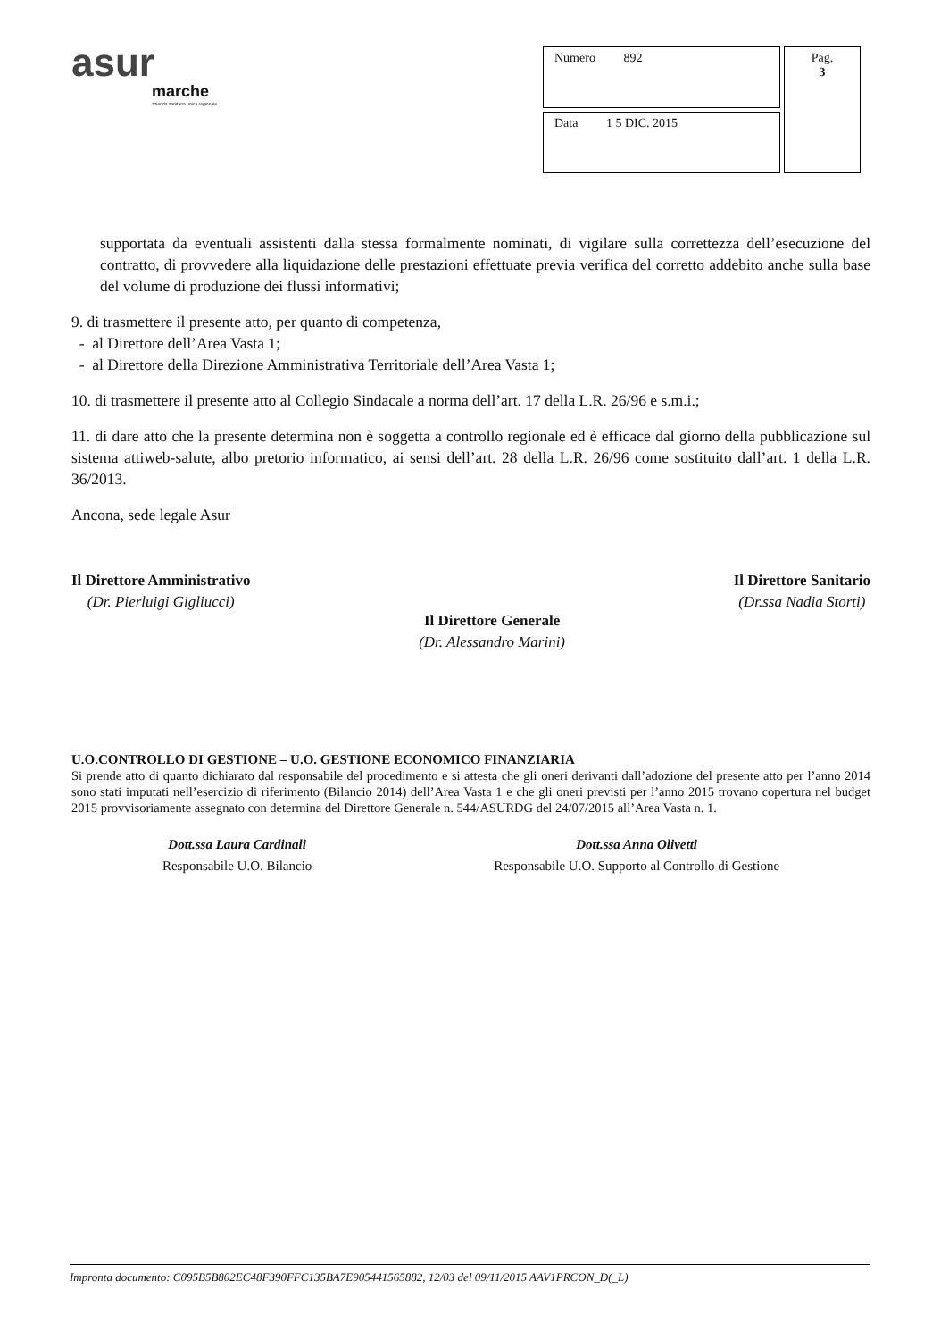asur
marche
azienda sanitaria unica regionale
| Numero 892 | Pag. 3 |
| Data 1 5 DIC. 2015 | |
supportata da eventuali assistenti dalla stessa formalmente nominati, di vigilare sulla correttezza dell’esecuzione del contratto, di provvedere alla liquidazione delle prestazioni effettuate previa verifica del corretto addebito anche sulla base del volume di produzione dei flussi informativi;
9. di trasmettere il presente atto, per quanto di competenza,
- al Direttore dell’Area Vasta 1;
- al Direttore della Direzione Amministrativa Territoriale dell’Area Vasta 1;
10. di trasmettere il presente atto al Collegio Sindacale a norma dell’art. 17 della L.R. 26/96 e s.m.i.;
11. di dare atto che la presente determina non è soggetta a controllo regionale ed è efficace dal giorno della pubblicazione sul sistema attiweb-salute, albo pretorio informatico, ai sensi dell’art. 28 della L.R. 26/96 come sostituito dall’art. 1 della L.R. 36/2013.
Ancona, sede legale Asur
Il Direttore Amministrativo
(Dr. Pierluigi Gigliucci)
Il Direttore Generale
(Dr. Alessandro Marini)
Il Direttore Sanitario
(Dr.ssa Nadia Storti)
U.O.CONTROLLO DI GESTIONE – U.O. GESTIONE ECONOMICO FINANZIARIA
Si prende atto di quanto dichiarato dal responsabile del procedimento e si attesta che gli oneri derivanti dall’adozione del presente atto per l’anno 2014 sono stati imputati nell’esercizio di riferimento (Bilancio 2014) dell’Area Vasta 1 e che gli oneri previsti per l’anno 2015 trovano copertura nel budget 2015 provvisoriamente assegnato con determina del Direttore Generale n. 544/ASURDG del 24/07/2015 all’Area Vasta n. 1.
Dott.ssa Laura Cardinali
Responsabile U.O. Bilancio
Dott.ssa Anna Olivetti
Responsabile U.O. Supporto al Controllo di Gestione
Impronta documento: C095B5B802EC48F390FFC135BA7E905441565882, 12/03 del 09/11/2015 AAV1PRCON_D(_L)